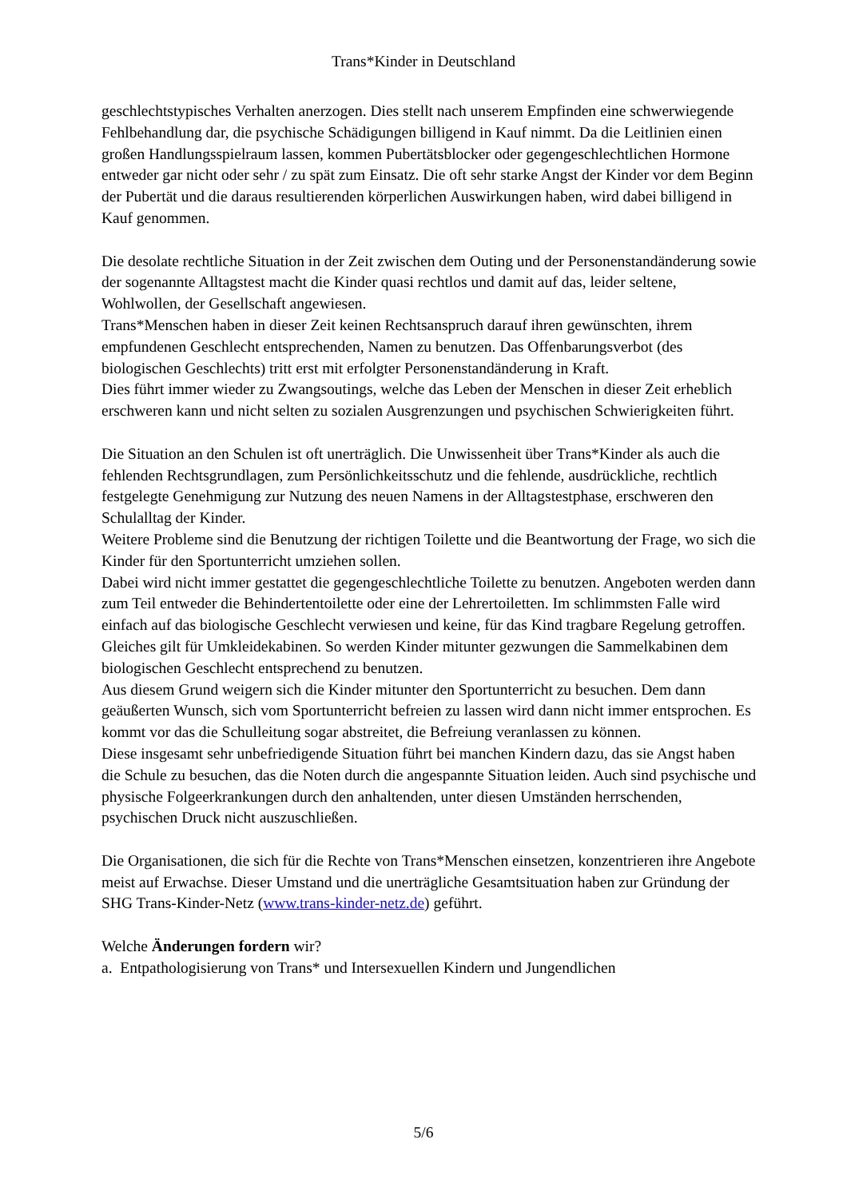Trans*Kinder in Deutschland
geschlechtstypisches Verhalten anerzogen. Dies stellt nach unserem Empfinden eine schwerwiegende Fehlbehandlung dar, die psychische Schädigungen billigend in Kauf nimmt. Da die Leitlinien einen großen Handlungsspielraum lassen, kommen Pubertätsblocker oder gegengeschlechtlichen Hormone entweder gar nicht oder sehr / zu spät zum Einsatz. Die oft sehr starke Angst der Kinder vor dem Beginn der Pubertät und die daraus resultierenden körperlichen Auswirkungen haben, wird dabei billigend in Kauf genommen.
Die desolate rechtliche Situation in der Zeit zwischen dem Outing und der Personenstandänderung sowie der sogenannte Alltagstest macht die Kinder quasi rechtlos und damit auf das, leider seltene, Wohlwollen, der Gesellschaft angewiesen.
Trans*Menschen haben in dieser Zeit keinen Rechtsanspruch darauf ihren gewünschten, ihrem empfundenen Geschlecht entsprechenden, Namen zu benutzen. Das Offenbarungsverbot (des biologischen Geschlechts) tritt erst mit erfolgter Personenstandänderung in Kraft.
Dies führt immer wieder zu Zwangsoutings, welche das Leben der Menschen in dieser Zeit erheblich erschweren kann und nicht selten zu sozialen Ausgrenzungen und psychischen Schwierigkeiten führt.
Die Situation an den Schulen ist oft unerträglich. Die Unwissenheit über Trans*Kinder als auch die fehlenden Rechtsgrundlagen, zum Persönlichkeitsschutz und die fehlende, ausdrückliche, rechtlich festgelegte Genehmigung zur Nutzung des neuen Namens in der Alltagstestphase, erschweren den Schulalltag der Kinder.
Weitere Probleme sind die Benutzung der richtigen Toilette und die Beantwortung der Frage, wo sich die Kinder für den Sportunterricht umziehen sollen.
Dabei wird nicht immer gestattet die gegengeschlechtliche Toilette zu benutzen. Angeboten werden dann zum Teil entweder die Behindertentoilette oder eine der Lehrertoiletten. Im schlimmsten Falle wird einfach auf das biologische Geschlecht verwiesen und keine, für das Kind tragbare Regelung getroffen.
Gleiches gilt für Umkleidekabinen. So werden Kinder mitunter gezwungen die Sammelkabinen dem biologischen Geschlecht entsprechend zu benutzen.
Aus diesem Grund weigern sich die Kinder mitunter den Sportunterricht zu besuchen. Dem dann geäußerten Wunsch, sich vom Sportunterricht befreien zu lassen wird dann nicht immer entsprochen. Es kommt vor das die Schulleitung sogar abstreitet, die Befreiung veranlassen zu können.
Diese insgesamt sehr unbefriedigende Situation führt bei manchen Kindern dazu, das sie Angst haben die Schule zu besuchen, das die Noten durch die angespannte Situation leiden. Auch sind psychische und physische Folgeerkrankungen durch den anhaltenden, unter diesen Umständen herrschenden, psychischen Druck nicht auszuschließen.
Die Organisationen, die sich für die Rechte von Trans*Menschen einsetzen, konzentrieren ihre Angebote meist auf Erwachse. Dieser Umstand und die unerträgliche Gesamtsituation haben zur Gründung der SHG Trans-Kinder-Netz (www.trans-kinder-netz.de) geführt.
Welche Änderungen fordern wir?
a. Entpathologisierung von Trans* und Intersexuellen Kindern und Jungendlichen
5/6